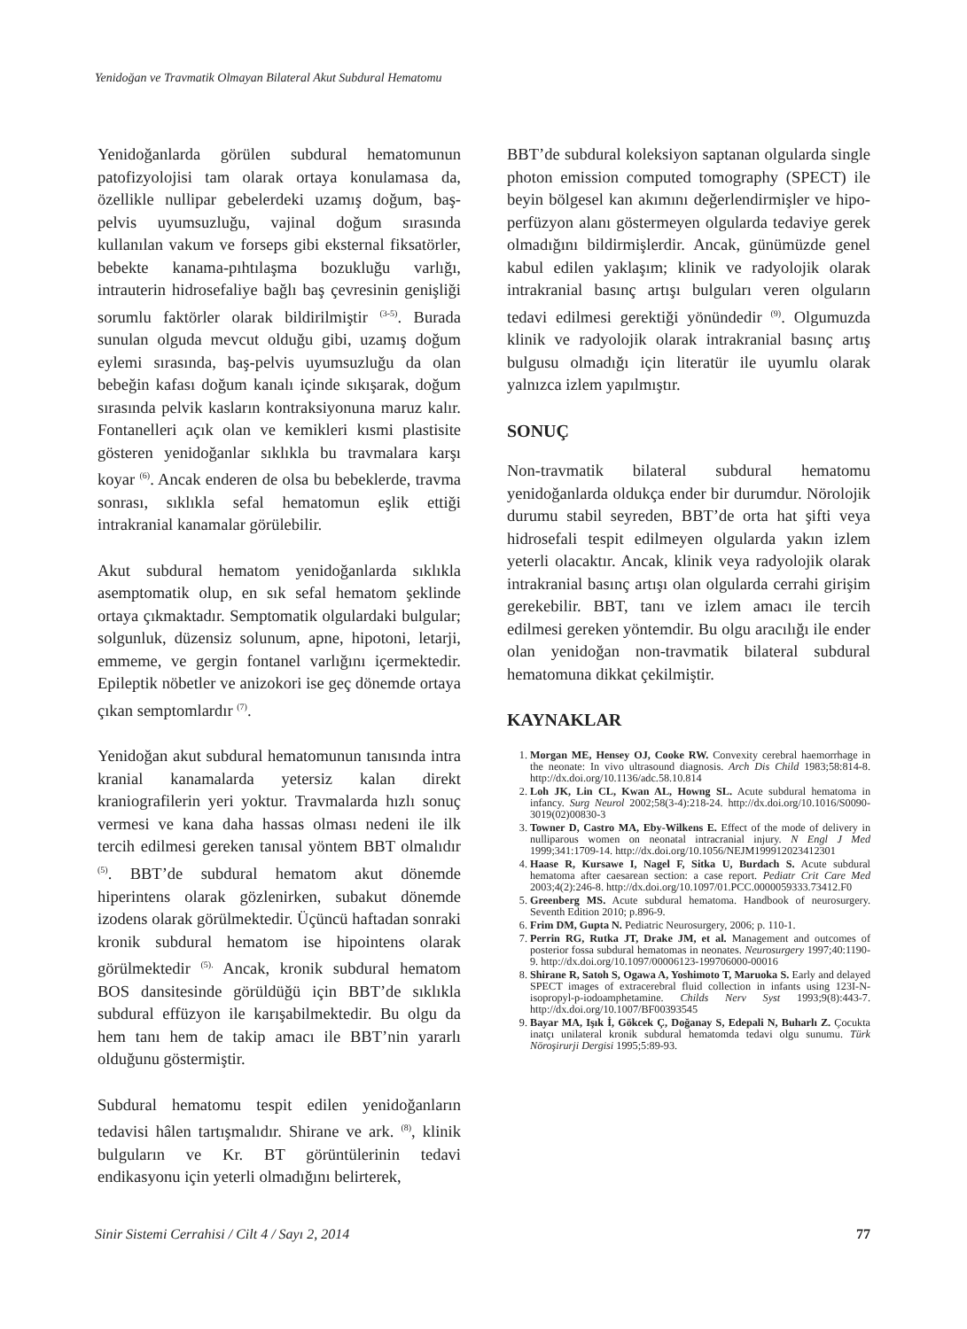Yenidoğan ve Travmatik Olmayan Bilateral Akut Subdural Hematomu
Yenidoğanlarda görülen subdural hematomunun patofizyolojisi tam olarak ortaya konulamasa da, özellikle nullipar gebelerdeki uzamış doğum, baş-pelvis uyumsuzluğu, vajinal doğum sırasında kullanılan vakum ve forseps gibi ekster­nal fiksatörler, bebekte kanama-pıhtılaşma bozukluğu varlığı, intrauterin hidrosefaliye bağlı baş çevresinin genişliği sorumlu faktörler olarak bildirilmiştir <sup>(3-5)</sup>. Burada sunulan olguda mevcut olduğu gibi, uzamış doğum eylemi sırasında, baş-pelvis uyumsuzluğu da olan bebeğin kafası doğum kanalı içinde sıkışarak, doğum sırasında pelvik kasların kontraksiyonuna maruz kalır. Fontanelleri açık olan ve kemikleri kısmi plastisite gösteren yenidoğanlar sıklıkla bu travmalara karşı koyar <sup>(6)</sup>. Ancak enderen de olsa bu bebeklerde, travma sonrası, sıklıkla sefal hematomun eşlik ettiği intrakranial kanamalar görülebilir.
Akut subdural hematom yenidoğanlarda sıklıkla asemptomatik olup, en sık sefal hematom şeklinde ortaya çıkmaktadır. Semptomatik olgulardaki bulgular; solgunluk, düzensiz solunum, apne, hipotoni, letarji, emmeme, ve gergin fontanel varlığını içermektedir. Epileptik nöbetler ve anizokori ise geç dönemde ortaya çıkan semptomlardır <sup>(7)</sup>.
Yenidoğan akut subdural hematomunun tanısında intra kranial kanamalarda yetersiz kalan direkt kraniografilerin yeri yoktur. Travmalarda hızlı sonuç vermesi ve kana daha hassas olması nedeni ile ilk tercih edilmesi gereken tanısal yöntem BBT olmalıdır <sup>(5)</sup>. BBT’de subdural hematom akut dönemde hiperintens olarak gözlenirken, subakut dönemde izodens olarak görülmektedir. Üçüncü haftadan sonraki kronik subdural hematom ise hipointens olarak görülmektedir <sup>(5).</sup> Ancak, kronik subdural hematom BOS dansitesinde görüldüğü için BBT’de sıklıkla subdural effüzyon ile karışabilmektedir. Bu olgu da hem tanı hem de takip amacı ile BBT’nin yararlı olduğunu göstermiştir.
Subdural hematomu tespit edilen yenidoğanların tedavisi hâlen tartışmalıdır. Shirane ve ark. <sup>(8)</sup>, klinik bulguların ve Kr. BT görüntülerinin tedavi endikasyonu için yeterli olmadığını belirterek,
BBT’de subdural koleksiyon saptanan olgularda single photon emission computed tomography (SPECT) ile beyin bölgesel kan akımını değerlendirmişler ve hipo-perfüzyon alanı göstermeyen olgularda tedaviye gerek olmadığını bildirmişlerdir. Ancak, günümüzde genel kabul edilen yaklaşım; klinik ve radyolojik olarak intrakranial basınç artışı bulguları veren olguların tedavi edilmesi gerektiği yönündedir <sup>(9)</sup>. Olgumuzda klinik ve radyolojik olarak intrakranial basınç artış bulgusu olmadığı için literatür ile uyumlu olarak yalnızca izlem yapılmıştır.
SONUÇ
Non-travmatik bilateral subdural hematomu yenidoğanlarda oldukça ender bir durumdur. Nörolojik durumu stabil seyreden, BBT’de orta hat şifti veya hidrosefali tespit edilmeyen olgularda yakın izlem yeterli olacaktır. Ancak, klinik veya radyolojik olarak intrakranial basınç artışı olan olgularda cerrahi girişim gerekebilir. BBT, tanı ve izlem amacı ile tercih edilmesi gereken yöntemdir. Bu olgu aracılığı ile ender olan yenidoğan non-travmatik bilateral subdural hematomuna dikkat çekilmiştir.
KAYNAKLAR
1. Morgan ME, Hensey OJ, Cooke RW. Convexity cerebral haemorrhage in the neonate: In vivo ultrasound diagnosis. Arch Dis Child 1983;58:814-8. http://dx.doi.org/10.1136/adc.58.10.814
2. Loh JK, Lin CL, Kwan AL, Howng SL. Acute subdural hematoma in infancy. Surg Neurol 2002;58(3-4):218-24. http://dx.doi.org/10.1016/S0090-3019(02)00830-3
3. Towner D, Castro MA, Eby-Wilkens E. Effect of the mode of delivery in nulliparous women on neonatal intracranial injury. N Engl J Med 1999;341:1709-14. http://dx.doi.org/10.1056/NEJM199912023412301
4. Haase R, Kursawe I, Nagel F, Sitka U, Burdach S. Acute subdural hematoma after caesarean section: a case report. Pediatr Crit Care Med 2003;4(2):246-8. http://dx.doi.org/10.1097/01.PCC.0000059333.73412.F0
5. Greenberg MS. Acute subdural hematoma. Handbook of neurosurgery. Seventh Edition 2010; p.896-9.
6. Frim DM, Gupta N. Pediatric Neurosurgery, 2006; p. 110-1.
7. Perrin RG, Rutka JT, Drake JM, et al. Management and outcomes of posterior fossa subdural hematomas in neonates. Neurosurgery 1997;40:1190-9. http://dx.doi.org/10.1097/00006123-199706000-00016
8. Shirane R, Satoh S, Ogawa A, Yoshimoto T, Maruoka S. Early and delayed SPECT images of extracerebral fluid collection in infants using 123I-N-isopropyl-p-iodoamphetamine. Childs Nerv Syst 1993;9(8):443-7. http://dx.doi.org/10.1007/BF00393545
9. Bayar MA, Işık İ, Gökcek Ç, Doğanay S, Edepali N, Buharlı Z. Çocukta inatçı unilateral kronik subdural hematomda tedavi olgu sunumu. Türk Nöroşirurji Dergisi 1995;5:89-93.
Sinir Sistemi Cerrahisi / Cilt 4 / Sayı 2, 2014 77